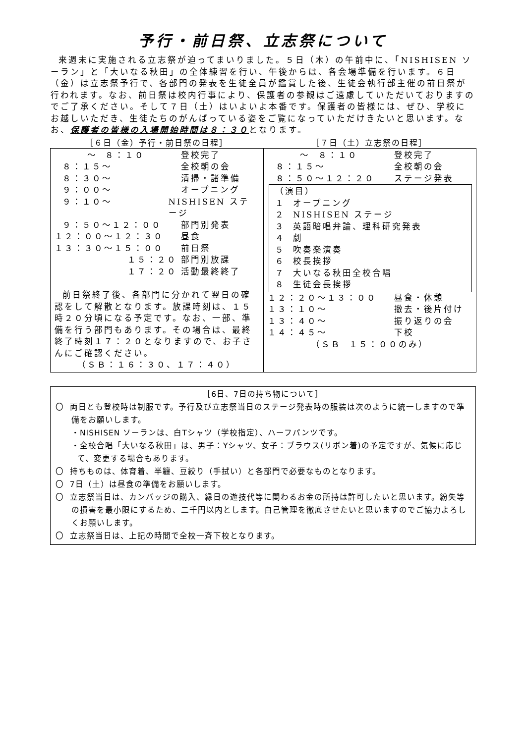予行・前日祭、立志祭について
来週末に実施される立志祭が迫ってまいりました。５日（木）の午前中に、「NISHISEN ソーラン」と「大いなる秋田」の全体練習を行い、午後からは、各会場準備を行います。６日（金）は立志祭予行で、各部門の発表を生徒全員が鑑賞した後、生徒会執行部主催の前日祭が行われます。なお、前日祭は校内行事により、保護者の参観はご遠慮していただいておりますのでご了承ください。そして７日（土）はいよいよ本番です。保護者の皆様には、ぜひ、学校にお越しいただき、生徒たちのがんばっている姿をご覧になっていただけきたいと思います。なお、保護者の皆様の入場開始時間は８：３０となります。
［６日（金）予行・前日祭の日程］ ［７日（土）立志祭の日程］
| ～ ８：１０ 登校完了 ８：１５～ 全校朝の会 ８：３０～ 清掃・諸準備 ９：００～ オープニング ９：１０～ NISHISEN ステージ ９：５０～１２：００ 部門別発表 １２：００～１２：３０ 昼食 １３：３０～１５：００ 前日祭 １５：２０ 部門別放課 １７：２０ 活動最終終了 前日祭終了後、各部門に分かれて翌日の確認をして解散となります。放課時刻は、１５時２０分頃になる予定です。なお、一部、準備を行う部門もあります。その場合は、最終終了時刻１７：２０となりますので、お子さんにご確認ください。 （ＳＢ：１６：３０、１７：４０） | ～ ８：１０ 登校完了 ８：１５～ 全校朝の会 ８：５０～１２：２０ ステージ発表 （演目） １ オープニング ２ NISHISEN ステージ ３ 英語暗唱弁論、理科研究発表 ４ 劇 ５ 吹奏楽演奏 ６ 校長挨拶 ７ 大いなる秋田全校合唱 ８ 生徒会長挨拶 １２：２０～１３：００ 昼食・休憩 １３：１０～ 撤去・後片付け １３：４０～ 振り返りの会 １４：４５～ 下校 （ＳＢ １５：００のみ） |
［6日、7日の持ち物について］
〇 両日とも登校時は制服です。予行及び立志祭当日のステージ発表時の服装は次のように統一しますので準備をお願いします。
・NISHISEN ソーランは、白Tシャツ（学校指定）、ハーフパンツです。
・全校合唱「大いなる秋田」は、男子：Yシャツ、女子：ブラウス(リボン着)の予定ですが、気候に応じて、変更する場合もあります。
〇 持ちものは、体育着、半纏、豆絞り（手拭い）と各部門で必要なものとなります。
〇 7日（土）は昼食の準備をお願いします。
〇 立志祭当日は、カンバッジの購入、縁日の遊技代等に関わるお金の所持は許可したいと思います。紛失等の損害を最小限にするため、二千円以内とします。自己管理を徹底させたいと思いますのでご協力よろしくお願いします。
〇 立志祭当日は、上記の時間で全校一斉下校となります。